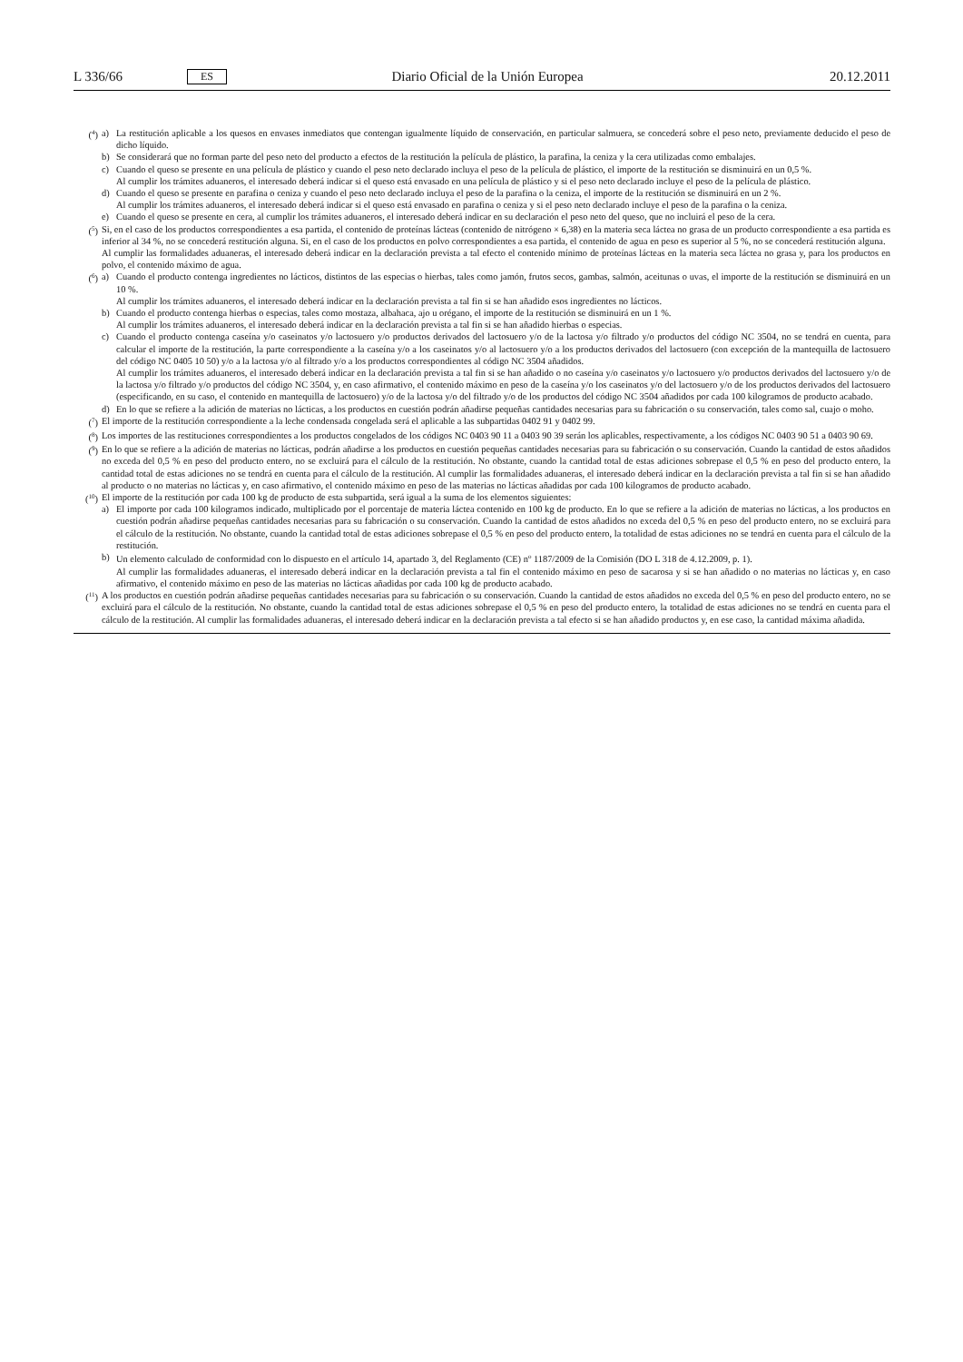L 336/66 ES Diario Oficial de la Unión Europea 20.12.2011
(<sup>4</sup>) a) La restitución aplicable a los quesos en envases inmediatos que contengan igualmente líquido de conservación, en particular salmuera, se concederá sobre el peso neto, previamente deducido el peso de dicho líquido.
b) Se considerará que no forman parte del peso neto del producto a efectos de la restitución la película de plástico, la parafina, la ceniza y la cera utilizadas como embalajes.
c) Cuando el queso se presente en una película de plástico y cuando el peso neto declarado incluya el peso de la película de plástico, el importe de la restitución se disminuirá en un 0,5 %.
Al cumplir los trámites aduaneros, el interesado deberá indicar si el queso está envasado en una película de plástico y si el peso neto declarado incluye el peso de la película de plástico.
d) Cuando el queso se presente en parafina o ceniza y cuando el peso neto declarado incluya el peso de la parafina o la ceniza, el importe de la restitución se disminuirá en un 2 %.
Al cumplir los trámites aduaneros, el interesado deberá indicar si el queso está envasado en parafina o ceniza y si el peso neto declarado incluye el peso de la parafina o la ceniza.
e) Cuando el queso se presente en cera, al cumplir los trámites aduaneros, el interesado deberá indicar en su declaración el peso neto del queso, que no incluirá el peso de la cera.
(<sup>5</sup>) Si, en el caso de los productos correspondientes a esa partida, el contenido de proteínas lácteas (contenido de nitrógeno × 6,38) en la materia seca láctea no grasa de un producto correspondiente a esa partida es inferior al 34 %, no se concederá restitución alguna. Si, en el caso de los productos en polvo correspondientes a esa partida, el contenido de agua en peso es superior al 5 %, no se concederá restitución alguna.
Al cumplir las formalidades aduaneras, el interesado deberá indicar en la declaración prevista a tal efecto el contenido mínimo de proteínas lácteas en la materia seca láctea no grasa y, para los productos en polvo, el contenido máximo de agua.
(<sup>6</sup>) a) Cuando el producto contenga ingredientes no lácticos, distintos de las especias o hierbas, tales como jamón, frutos secos, gambas, salmón, aceitunas o uvas, el importe de la restitución se disminuirá en un 10 %.
Al cumplir los trámites aduaneros, el interesado deberá indicar en la declaración prevista a tal fin si se han añadido esos ingredientes no lácticos.
b) Cuando el producto contenga hierbas o especias, tales como mostaza, albahaca, ajo u orégano, el importe de la restitución se disminuirá en un 1 %.
Al cumplir los trámites aduaneros, el interesado deberá indicar en la declaración prevista a tal fin si se han añadido hierbas o especias.
c) Cuando el producto contenga caseína y/o caseinatos y/o lactosuero y/o productos derivados del lactosuero y/o de la lactosa y/o filtrado y/o productos del código NC 3504, no se tendrá en cuenta, para calcular el importe de la restitución, la parte correspondiente a la caseína y/o a los caseinatos y/o al lactosuero y/o a los productos derivados del lactosuero (con excepción de la mantequilla de lactosuero del código NC 0405 10 50) y/o a la lactosa y/o al filtrado y/o a los productos correspondientes al código NC 3504 añadidos.
Al cumplir los trámites aduaneros, el interesado deberá indicar en la declaración prevista a tal fin si se han añadido o no caseína y/o caseinatos y/o lactosuero y/o productos derivados del lactosuero y/o de la lactosa y/o filtrado y/o productos del código NC 3504, y, en caso afirmativo, el contenido máximo en peso de la caseína y/o los caseinatos y/o del lactosuero y/o de los productos derivados del lactosuero (especificando, en su caso, el contenido en mantequilla de lactosuero) y/o de la lactosa y/o del filtrado y/o de los productos del código NC 3504 añadidos por cada 100 kilogramos de producto acabado.
d) En lo que se refiere a la adición de materias no lácticas, a los productos en cuestión podrán añadirse pequeñas cantidades necesarias para su fabricación o su conservación, tales como sal, cuajo o moho.
(<sup>7</sup>) El importe de la restitución correspondiente a la leche condensada congelada será el aplicable a las subpartidas 0402 91 y 0402 99.
(<sup>8</sup>) Los importes de las restituciones correspondientes a los productos congelados de los códigos NC 0403 90 11 a 0403 90 39 serán los aplicables, respectivamente, a los códigos NC 0403 90 51 a 0403 90 69.
(<sup>9</sup>) En lo que se refiere a la adición de materias no lácticas, podrán añadirse a los productos en cuestión pequeñas cantidades necesarias para su fabricación o su conservación. Cuando la cantidad de estos añadidos no exceda del 0,5 % en peso del producto entero, no se excluirá para el cálculo de la restitución. No obstante, cuando la cantidad total de estas adiciones sobrepase el 0,5 % en peso del producto entero, la cantidad total de estas adiciones no se tendrá en cuenta para el cálculo de la restitución. Al cumplir las formalidades aduaneras, el interesado deberá indicar en la declaración prevista a tal fin si se han añadido al producto o no materias no lácticas y, en caso afirmativo, el contenido máximo en peso de las materias no lácticas añadidas por cada 100 kilogramos de producto acabado.
(<sup>10</sup>) El importe de la restitución por cada 100 kg de producto de esta subpartida, será igual a la suma de los elementos siguientes:
a) El importe por cada 100 kilogramos indicado, multiplicado por el porcentaje de materia láctea contenido en 100 kg de producto. En lo que se refiere a la adición de materias no lácticas, a los productos en cuestión podrán añadirse pequeñas cantidades necesarias para su fabricación o su conservación. Cuando la cantidad de estos añadidos no exceda del 0,5 % en peso del producto entero, no se excluirá para el cálculo de la restitución. No obstante, cuando la cantidad total de estas adiciones sobrepase el 0,5 % en peso del producto entero, la totalidad de estas adiciones no se tendrá en cuenta para el cálculo de la restitución.
b) Un elemento calculado de conformidad con lo dispuesto en el artículo 14, apartado 3, del Reglamento (CE) n<sup>o</sup> 1187/2009 de la Comisión (DO L 318 de 4.12.2009, p. 1).
Al cumplir las formalidades aduaneras, el interesado deberá indicar en la declaración prevista a tal fin el contenido máximo en peso de sacarosa y si se han añadido o no materias no lácticas y, en caso afirmativo, el contenido máximo en peso de las materias no lácticas añadidas por cada 100 kg de producto acabado.
(<sup>11</sup>) A los productos en cuestión podrán añadirse pequeñas cantidades necesarias para su fabricación o su conservación. Cuando la cantidad de estos añadidos no exceda del 0,5 % en peso del producto entero, no se excluirá para el cálculo de la restitución. No obstante, cuando la cantidad total de estas adiciones sobrepase el 0,5 % en peso del producto entero, la totalidad de estas adiciones no se tendrá en cuenta para el cálculo de la restitución. Al cumplir las formalidades aduaneras, el interesado deberá indicar en la declaración prevista a tal efecto si se han añadido productos y, en ese caso, la cantidad máxima añadida.